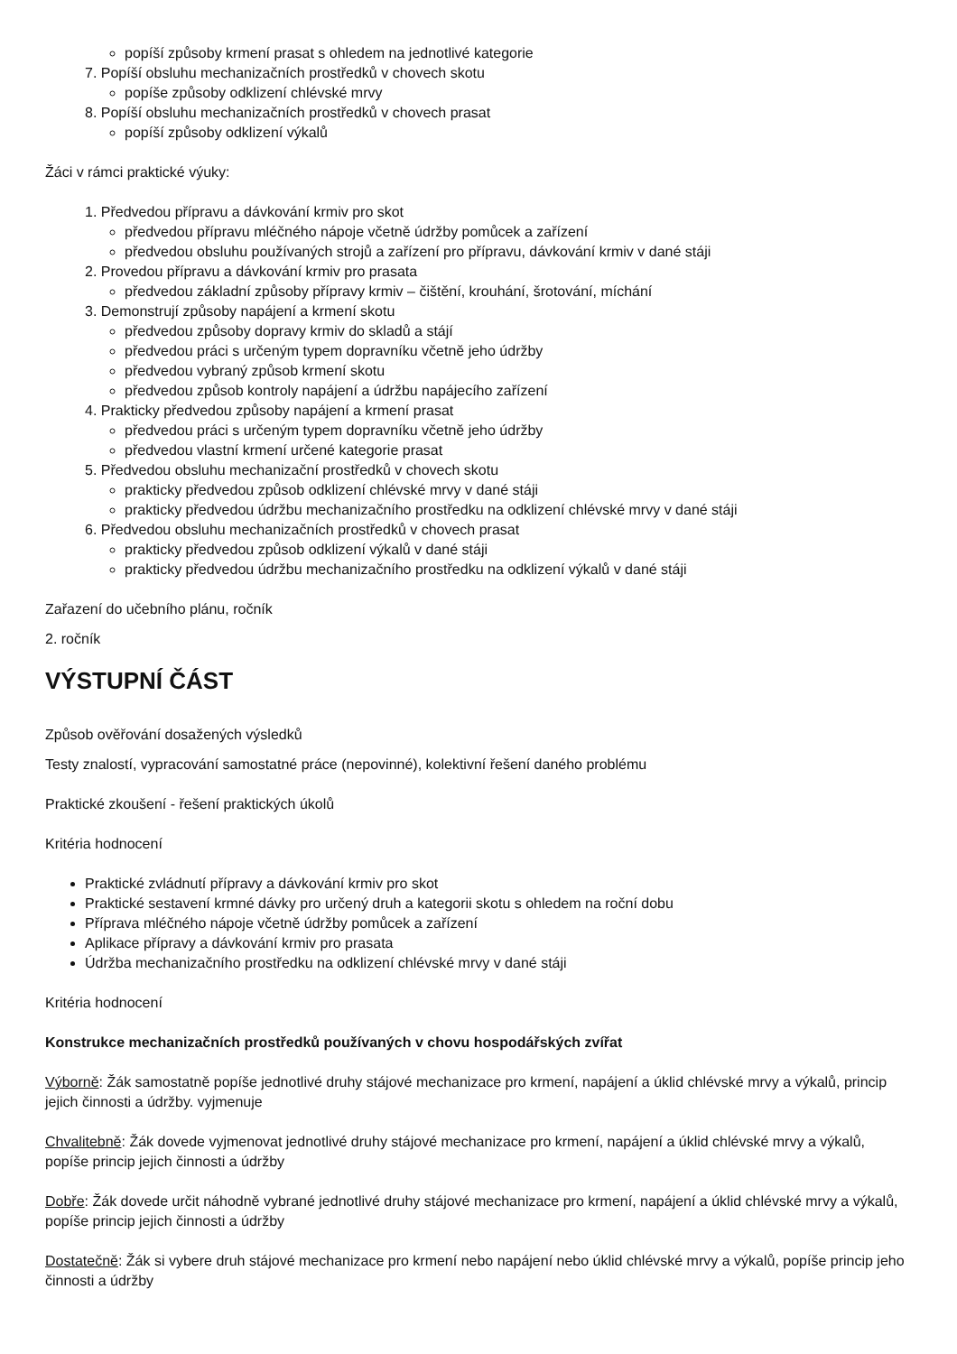popíší způsoby krmení prasat s ohledem na jednotlivé kategorie
7. Popíší obsluhu mechanizačních prostředků v chovech skotu
popíše způsoby odklizení chlévské mrvy
8. Popíší obsluhu mechanizačních prostředků v chovech prasat
popíší způsoby odklizení výkalů
Žáci v rámci praktické výuky:
1. Předvedou přípravu a dávkování krmiv pro skot
předvedou přípravu mléčného nápoje včetně údržby pomůcek a zařízení
předvedou obsluhu používaných strojů a zařízení pro přípravu, dávkování krmiv v dané stáji
2. Provedou přípravu a dávkování krmiv pro prasata
předvedou základní způsoby přípravy krmiv – čištění, krouhání, šrotování, míchání
3. Demonstrují způsoby napájení a krmení skotu
předvedou způsoby dopravy krmiv do skladů a stájí
předvedou práci s určeným typem dopravníku včetně jeho údržby
předvedou vybraný způsob krmení skotu
předvedou způsob kontroly napájení a údržbu napájecího zařízení
4. Prakticky předvedou způsoby napájení a krmení prasat
předvedou práci s určeným typem dopravníku včetně jeho údržby
předvedou vlastní krmení určené kategorie prasat
5. Předvedou obsluhu mechanizační prostředků v chovech skotu
prakticky předvedou způsob odklizení chlévské mrvy v dané stáji
prakticky předvedou údržbu mechanizačního prostředku na odklizení chlévské mrvy v dané stáji
6. Předvedou obsluhu mechanizačních prostředků v chovech prasat
prakticky předvedou způsob odklizení výkalů v dané stáji
prakticky předvedou údržbu mechanizačního prostředku na odklizení výkalů v dané stáji
Zařazení do učebního plánu, ročník
2. ročník
VÝSTUPNÍ ČÁST
Způsob ověřování dosažených výsledků
Testy znalostí, vypracování samostatné práce (nepovinné), kolektivní řešení daného problému
Praktické zkoušení - řešení praktických úkolů
Kritéria hodnocení
Praktické zvládnutí přípravy a dávkování krmiv pro skot
Praktické sestavení krmné dávky pro určený druh a kategorii skotu s ohledem na roční dobu
Příprava mléčného nápoje včetně údržby pomůcek a zařízení
Aplikace přípravy a dávkování krmiv pro prasata
Údržba mechanizačního prostředku na odklizení chlévské mrvy v dané stáji
Kritéria hodnocení
Konstrukce mechanizačních prostředků používaných v chovu hospodářských zvířat
Výborně: Žák samostatně popíše jednotlivé druhy stájové mechanizace pro krmení, napájení a úklid chlévské mrvy a výkalů, princip jejich činnosti a údržby. vyjmenuje
Chvalitebně: Žák dovede vyjmenovat jednotlivé druhy stájové mechanizace pro krmení, napájení a úklid chlévské mrvy a výkalů, popíše princip jejich činnosti a údržby
Dobře: Žák dovede určit náhodně vybrané jednotlivé druhy stájové mechanizace pro krmení, napájení a úklid chlévské mrvy a výkalů, popíše princip jejich činnosti a údržby
Dostatečně: Žák si vybere druh stájové mechanizace pro krmení nebo napájení nebo úklid chlévské mrvy a výkalů, popíše princip jeho činnosti a údržby